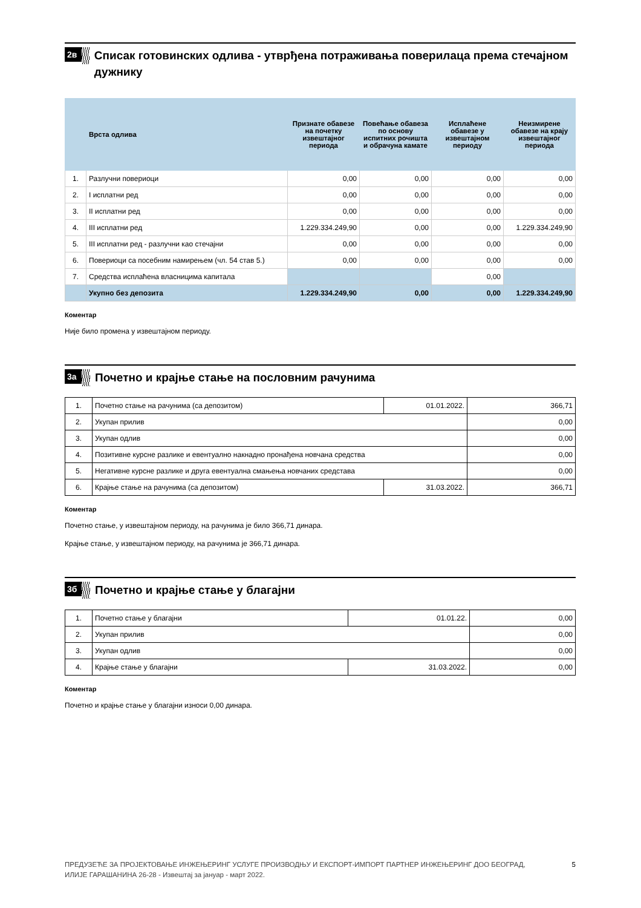2в
Списак готовинских одлива - утврђена потраживања поверилаца према стечајном дужнику
| | Врста одлива | Признате обавезе на почетку извештајног периода | Повећање обавеза по основу испитних рочишта и обрачуна камате | Исплаћене обавезе у извештајном периоду | Неизмирене обавезе на крају извештајног периода |
| --- | --- | --- | --- | --- | --- |
| 1. | Разлучни повериоци | 0,00 | 0,00 | 0,00 | 0,00 |
| 2. | I исплатни ред | 0,00 | 0,00 | 0,00 | 0,00 |
| 3. | II исплатни ред | 0,00 | 0,00 | 0,00 | 0,00 |
| 4. | III исплатни ред | 1.229.334.249,90 | 0,00 | 0,00 | 1.229.334.249,90 |
| 5. | III исплатни ред - разлучни као стечајни | 0,00 | 0,00 | 0,00 | 0,00 |
| 6. | Повериоци са посебним намирењем (чл. 54 став 5.) | 0,00 | 0,00 | 0,00 | 0,00 |
| 7. | Средства исплаћена власницима капитала | | | 0,00 | |
| | Укупно без депозита | 1.229.334.249,90 | 0,00 | 0,00 | 1.229.334.249,90 |
Коментар
Није било промена у извештајном периоду.
3а
Почетно и крајње стање на пословним рачунима
| 1. | Почетно стање на рачунима (са депозитом) | 01.01.2022. | 366,71 |
| 2. | Укупан прилив | | 0,00 |
| 3. | Укупан одлив | | 0,00 |
| 4. | Позитивне курсне разлике и евентуално накнадно пронађена новчана средства | | 0,00 |
| 5. | Негативне курсне разлике и друга евентуална смањења новчаних средстава | | 0,00 |
| 6. | Крајње стање на рачунима (са депозитом) | 31.03.2022. | 366,71 |
Коментар
Почетно стање, у извештајном периоду, на рачунима је било 366,71 динара.
Крајње стање, у извештајном периоду, на рачунима је 366,71 динара.
3б
Почетно и крајње стање у благајни
| 1. | Почетно стање у благајни | 01.01.22. | 0,00 |
| 2. | Укупан прилив | | 0,00 |
| 3. | Укупан одлив | | 0,00 |
| 4. | Крајње стање у благајни | 31.03.2022. | 0,00 |
Коментар
Почетно и крајње стање у благајни износи 0,00 динара.
ПРЕДУЗЕЋЕ ЗА ПРОЈЕКТОВАЊЕ ИНЖЕЊЕРИНГ УСЛУГЕ ПРОИЗВОДЊУ И ЕКСПОРТ-ИМПОРТ ПАРТНЕР ИНЖЕЊЕРИНГ ДОО БЕОГРАД,
ИЛИЈЕ ГАРАШАНИНА 26-28 - Извештај за јануар - март 2022. 5